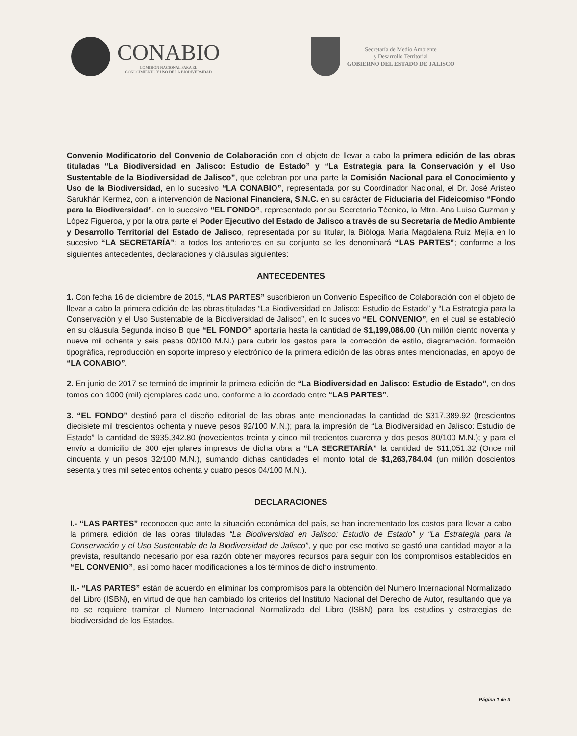CONABIO
COMISIÓN NACIONAL PARA EL
CONOCIMIENTO Y USO DE LA BIODIVERSIDAD
Secretaría de Medio Ambiente
y Desarrollo Territorial
GOBIERNO DEL ESTADO DE JALISCO
Convenio Modificatorio del Convenio de Colaboración con el objeto de llevar a cabo la primera edición de las obras tituladas “La Biodiversidad en Jalisco: Estudio de Estado” y “La Estrategia para la Conservación y el Uso Sustentable de la Biodiversidad de Jalisco”, que celebran por una parte la Comisión Nacional para el Conocimiento y Uso de la Biodiversidad, en lo sucesivo “LA CONABIO”, representada por su Coordinador Nacional, el Dr. José Aristeo Sarukhán Kermez, con la intervención de Nacional Financiera, S.N.C. en su carácter de Fiduciaria del Fideicomiso “Fondo para la Biodiversidad”, en lo sucesivo “EL FONDO”, representado por su Secretaría Técnica, la Mtra. Ana Luisa Guzmán y López Figueroa, y por la otra parte el Poder Ejecutivo del Estado de Jalisco a través de su Secretaría de Medio Ambiente y Desarrollo Territorial del Estado de Jalisco, representada por su titular, la Bióloga María Magdalena Ruiz Mejía en lo sucesivo “LA SECRETARÍA”; a todos los anteriores en su conjunto se les denominará “LAS PARTES”; conforme a los siguientes antecedentes, declaraciones y cláusulas siguientes:
ANTECEDENTES
1. Con fecha 16 de diciembre de 2015, “LAS PARTES” suscribieron un Convenio Específico de Colaboración con el objeto de llevar a cabo la primera edición de las obras tituladas “La Biodiversidad en Jalisco: Estudio de Estado” y “La Estrategia para la Conservación y el Uso Sustentable de la Biodiversidad de Jalisco”, en lo sucesivo “EL CONVENIO”, en el cual se estableció en su cláusula Segunda inciso B que “EL FONDO” aportaría hasta la cantidad de $1,199,086.00 (Un millón ciento noventa y nueve mil ochenta y seis pesos 00/100 M.N.) para cubrir los gastos para la corrección de estilo, diagramación, formación tipográfica, reproducción en soporte impreso y electrónico de la primera edición de las obras antes mencionadas, en apoyo de “LA CONABIO”.
2. En junio de 2017 se terminó de imprimir la primera edición de “La Biodiversidad en Jalisco: Estudio de Estado”, en dos tomos con 1000 (mil) ejemplares cada uno, conforme a lo acordado entre “LAS PARTES”.
3. “EL FONDO” destinó para el diseño editorial de las obras ante mencionadas la cantidad de $317,389.92 (trescientos diecisiete mil trescientos ochenta y nueve pesos 92/100 M.N.); para la impresión de “La Biodiversidad en Jalisco: Estudio de Estado” la cantidad de $935,342.80 (novecientos treinta y cinco mil trecientos cuarenta y dos pesos 80/100 M.N.); y para el envío a domicilio de 300 ejemplares impresos de dicha obra a “LA SECRETARÍA” la cantidad de $11,051.32 (Once mil cincuenta y un pesos 32/100 M.N.), sumando dichas cantidades el monto total de $1,263,784.04 (un millón doscientos sesenta y tres mil setecientos ochenta y cuatro pesos 04/100 M.N.).
DECLARACIONES
I.- “LAS PARTES” reconocen que ante la situación económica del país, se han incrementado los costos para llevar a cabo la primera edición de las obras tituladas “La Biodiversidad en Jalisco: Estudio de Estado” y “La Estrategia para la Conservación y el Uso Sustentable de la Biodiversidad de Jalisco”, y que por ese motivo se gastó una cantidad mayor a la prevista, resultando necesario por esa razón obtener mayores recursos para seguir con los compromisos establecidos en “EL CONVENIO”, así como hacer modificaciones a los términos de dicho instrumento.
II.- “LAS PARTES” están de acuerdo en eliminar los compromisos para la obtención del Numero Internacional Normalizado del Libro (ISBN), en virtud de que han cambiado los criterios del Instituto Nacional del Derecho de Autor, resultando que ya no se requiere tramitar el Numero Internacional Normalizado del Libro (ISBN) para los estudios y estrategias de biodiversidad de los Estados.
Página 1 de 3